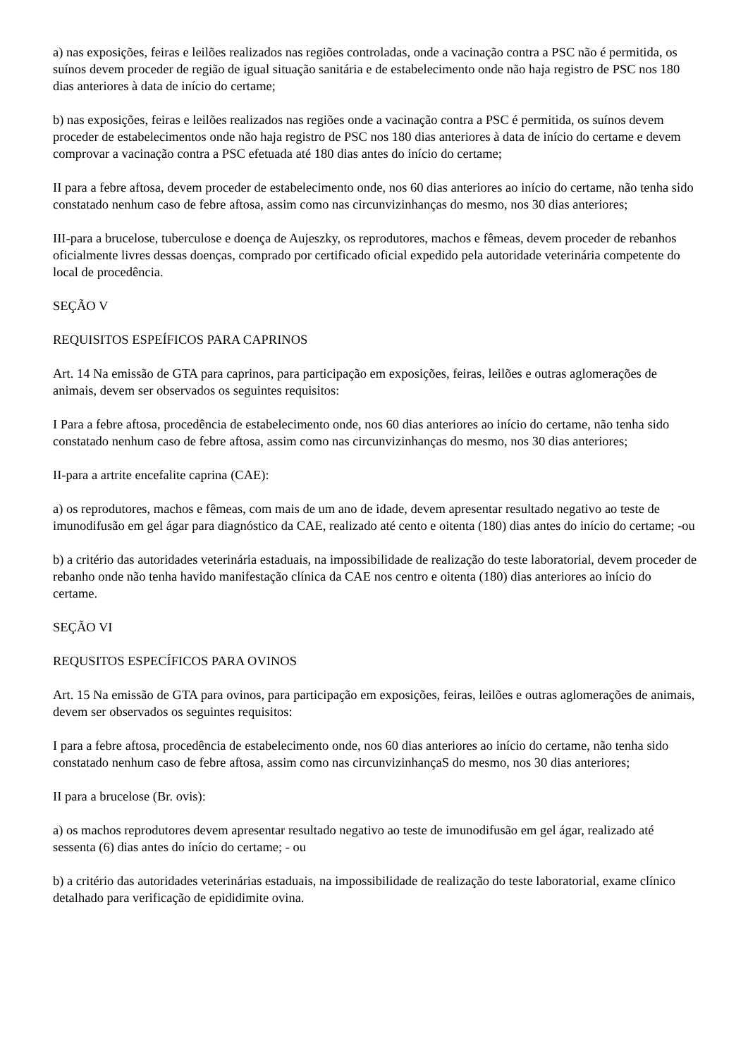a) nas exposições, feiras e leilões realizados nas regiões controladas, onde a vacinação contra a PSC não é permitida, os suínos devem proceder de região de igual situação sanitária e de estabelecimento onde não haja registro de PSC nos 180 dias anteriores à data de início do certame;
b) nas exposições, feiras e leilões realizados nas regiões onde a vacinação contra a PSC é permitida, os suínos devem proceder de estabelecimentos onde não haja registro de PSC nos 180 dias anteriores à data de início do certame e devem comprovar a vacinação contra a PSC efetuada até 180 dias antes do início do certame;
II para a febre aftosa, devem proceder de estabelecimento onde, nos 60 dias anteriores ao início do certame, não tenha sido constatado nenhum caso de febre aftosa, assim como nas circunvizinhanças do mesmo, nos 30 dias anteriores;
III-para a brucelose, tuberculose e doença de Aujeszky, os reprodutores, machos e fêmeas, devem proceder de rebanhos oficialmente livres dessas doenças, comprado por certificado oficial expedido pela autoridade veterinária competente do local de procedência.
SEÇÃO V
REQUISITOS ESPEÍFICOS PARA CAPRINOS
Art. 14 Na emissão de GTA para caprinos, para participação em exposições, feiras, leilões e outras aglomerações de animais, devem ser observados os seguintes requisitos:
I Para a febre aftosa, procedência de estabelecimento onde, nos 60 dias anteriores ao início do certame, não tenha sido constatado nenhum caso de febre aftosa, assim como nas circunvizinhanças do mesmo, nos 30 dias anteriores;
II-para a artrite encefalite caprina (CAE):
a) os reprodutores, machos e fêmeas, com mais de um ano de idade, devem apresentar resultado negativo ao teste de imunodifusão em gel ágar para diagnóstico da CAE, realizado até cento e oitenta (180) dias antes do início do certame; -ou
b) a critério das autoridades veterinária estaduais, na impossibilidade de realização do teste laboratorial, devem proceder de rebanho onde não tenha havido manifestação clínica da CAE nos centro e oitenta (180) dias anteriores ao início do certame.
SEÇÃO VI
REQUSITOS ESPECÍFICOS PARA OVINOS
Art. 15 Na emissão de GTA para ovinos, para participação em exposições, feiras, leilões e outras aglomerações de animais, devem ser observados os seguintes requisitos:
I para a febre aftosa, procedência de estabelecimento onde, nos 60 dias anteriores ao início do certame, não tenha sido constatado nenhum caso de febre aftosa, assim como nas circunvizinhançaS do mesmo, nos 30 dias anteriores;
II para a brucelose (Br. ovis):
a) os machos reprodutores devem apresentar resultado negativo ao teste de imunodifusão em gel ágar, realizado até sessenta (6) dias antes do início do certame; - ou
b) a critério das autoridades veterinárias estaduais, na impossibilidade de realização do teste laboratorial, exame clínico detalhado para verificação de epididimite ovina.